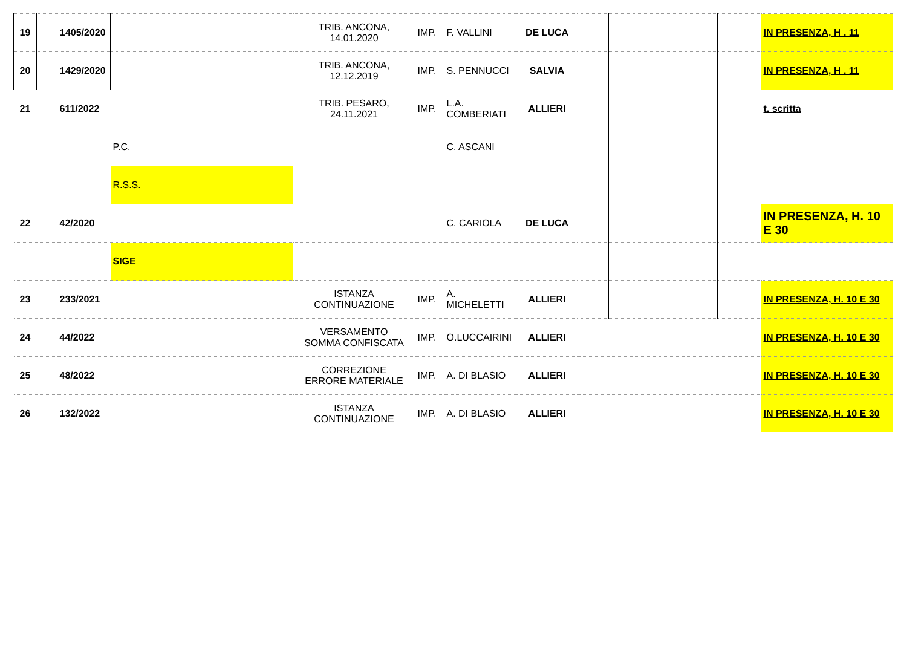| 19 | | 1405/2020 | | TRIB. ANCONA, 14.01.2020 | IMP. | F. VALLINI | DE LUCA | | | | IN PRESENZA, H . 11 |
| 20 | | 1429/2020 | | TRIB. ANCONA, 12.12.2019 | IMP. | S. PENNUCCI | SALVIA | | | | IN PRESENZA, H . 11 |
| 21 | | 611/2022 | | TRIB. PESARO, 24.11.2021 | IMP. | L.A. COMBERIATI | ALLIERI | | | | t. scritta |
| | | | P.C. | | | C. ASCANI | | | | | |
| | | | R.S.S. | | | | | | | | |
| 22 | | 42/2020 | | | | C. CARIOLA | DE LUCA | | | | IN PRESENZA, H. 10 E 30 |
| | | | SIGE | | | | | | | | |
| 23 | | 233/2021 | | ISTANZA CONTINUAZIONE | IMP. | A. MICHELETTI | ALLIERI | | | | IN PRESENZA, H. 10 E 30 |
| 24 | | 44/2022 | | VERSAMENTO SOMMA CONFISCATA | IMP. | O.LUCCAIRINI | ALLIERI | | | | IN PRESENZA, H. 10 E 30 |
| 25 | | 48/2022 | | CORREZIONE ERRORE MATERIALE | IMP. | A. DI BLASIO | ALLIERI | | | | IN PRESENZA, H. 10 E 30 |
| 26 | | 132/2022 | | ISTANZA CONTINUAZIONE | IMP. | A. DI BLASIO | ALLIERI | | | | IN PRESENZA, H. 10 E 30 |